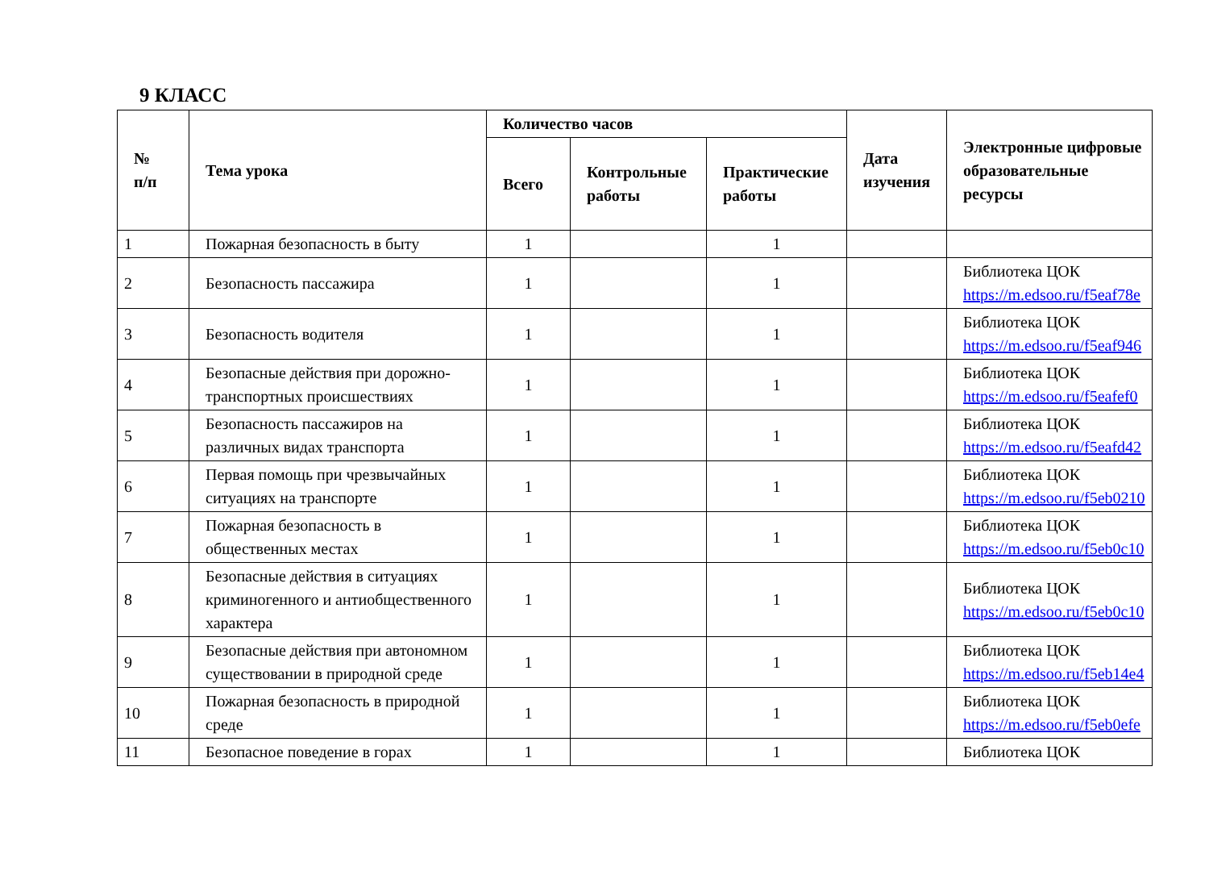9 КЛАСС
| № п/п | Тема урока | Количество часов | | | Дата изучения | Электронные цифровые образовательные ресурсы |
| --- | --- | --- | --- | --- | --- | --- |
| | | Всего | Контрольные работы | Практические работы | | |
| 1 | Пожарная безопасность в быту | 1 | | 1 | | |
| 2 | Безопасность пассажира | 1 | | 1 | | Библиотека ЦОК https://m.edsoo.ru/f5eaf78e |
| 3 | Безопасность водителя | 1 | | 1 | | Библиотека ЦОК https://m.edsoo.ru/f5eaf946 |
| 4 | Безопасные действия при дорожно-транспортных происшествиях | 1 | | 1 | | Библиотека ЦОК https://m.edsoo.ru/f5eafef0 |
| 5 | Безопасность пассажиров на различных видах транспорта | 1 | | 1 | | Библиотека ЦОК https://m.edsoo.ru/f5eafd42 |
| 6 | Первая помощь при чрезвычайных ситуациях на транспорте | 1 | | 1 | | Библиотека ЦОК https://m.edsoo.ru/f5eb0210 |
| 7 | Пожарная безопасность в общественных местах | 1 | | 1 | | Библиотека ЦОК https://m.edsoo.ru/f5eb0c10 |
| 8 | Безопасные действия в ситуациях криминогенного и антиобщественного характера | 1 | | 1 | | Библиотека ЦОК https://m.edsoo.ru/f5eb0c10 |
| 9 | Безопасные действия при автономном существовании в природной среде | 1 | | 1 | | Библиотека ЦОК https://m.edsoo.ru/f5eb14e4 |
| 10 | Пожарная безопасность в природной среде | 1 | | 1 | | Библиотека ЦОК https://m.edsoo.ru/f5eb0efe |
| 11 | Безопасное поведение в горах | 1 | | 1 | | Библиотека ЦОК |